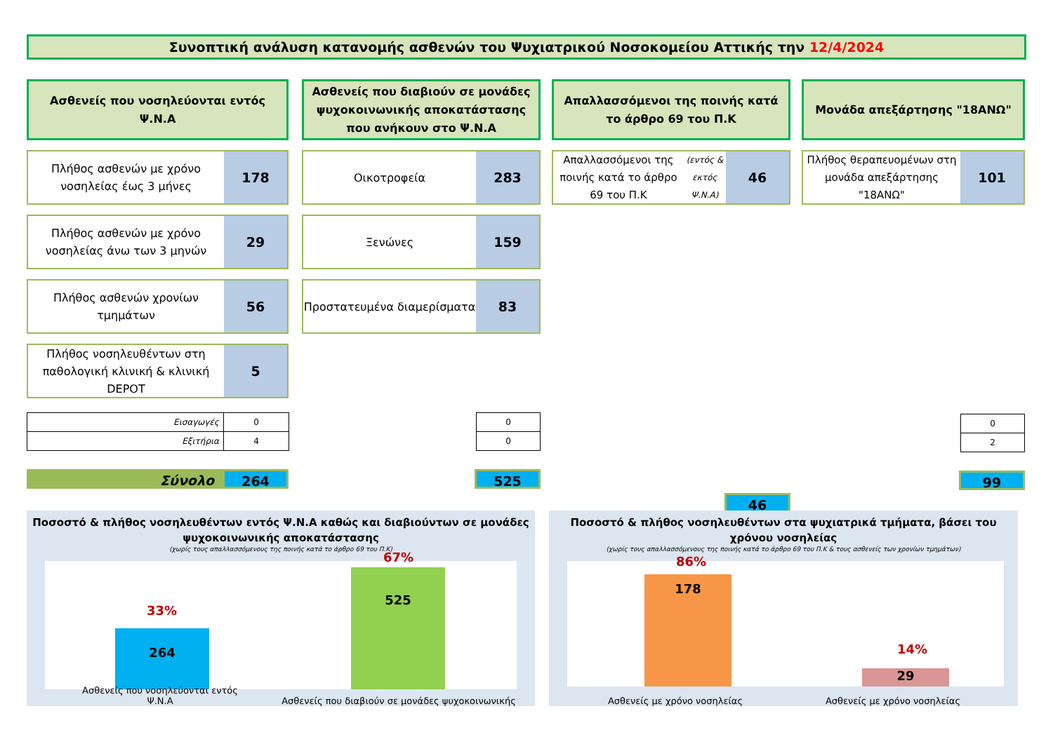Συνοπτική ανάλυση κατανομής ασθενών του Ψυχιατρικού Νοσοκομείου Αττικής την 12/4/2024
Ασθενείς που νοσηλεύονται εντός Ψ.Ν.Α
Πλήθος ασθενών με χρόνο νοσηλείας έως 3 μήνες
178
Πλήθος ασθενών με χρόνο νοσηλείας άνω των 3 μηνών
29
Πλήθος ασθενών χρονίων τμημάτων
56
Πλήθος νοσηλευθέντων στη παθολογική κλινική & κλινική DEPOT
5
| Εισαγωγές | 0 |
| Εξιτήρια | 4 |
Σύνολο
264
Ασθενείς που διαβιούν σε μονάδες ψυχοκοινωνικής αποκατάστασης που ανήκουν στο Ψ.Ν.Α
Οικοτροφεία
283
Ξενώνες
159
Προστατευμένα διαμερίσματα
83
| 0 |
| 0 |
525
Απαλλασσόμενοι της ποινής κατά το άρθρο 69 του Π.Κ
Απαλλασσόμενοι της ποινής κατά το άρθρο 69 του Π.Κ
(εντός & εκτός Ψ.Ν.Α)
46
46
Μονάδα απεξάρτησης "18ΑΝΩ"
Πλήθος θεραπευομένων στη μονάδα απεξάρτησης "18ΑΝΩ"
101
| 0 |
| 2 |
99
Ποσοστό & πλήθος νοσηλευθέντων εντός Ψ.Ν.Α καθώς και διαβιούντων σε μονάδες ψυχοκοινωνικής αποκατάστασης
(χωρίς τους απαλλασσόμενους της ποινής κατά το άρθρο 69 του Π.Κ)
264
33%
525
67%
Ασθενείς που νοσηλεύονται εντός Ψ.Ν.Α
Ασθενείς που διαβιούν σε μονάδες ψυχοκοινωνικής
Ποσοστό & πλήθος νοσηλευθέντων στα ψυχιατρικά τμήματα, βάσει του χρόνου νοσηλείας
(χωρίς τους απαλλασσόμενους της ποινής κατά το άρθρο 69 του Π.Κ & τους ασθενείς των χρονίων τμημάτων)
178
86%
29
14%
Ασθενείς με χρόνο νοσηλείας
Ασθενείς με χρόνο νοσηλείας